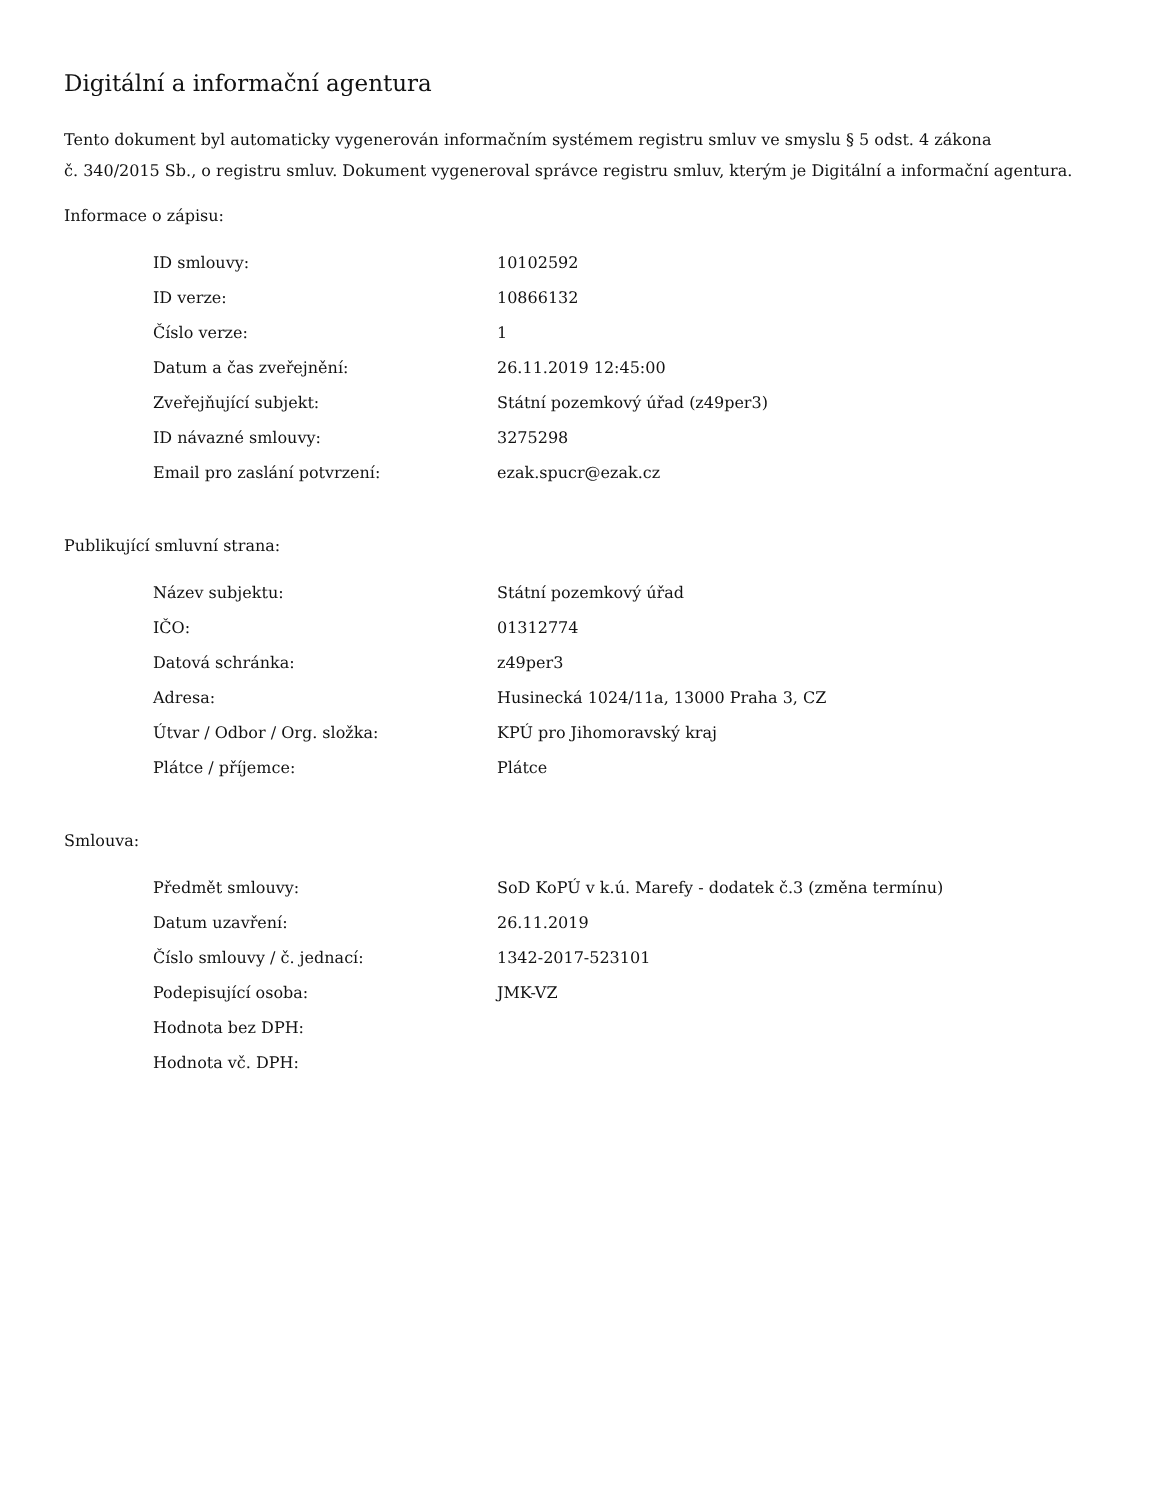Digitální a informační agentura
Tento dokument byl automaticky vygenerován informačním systémem registru smluv ve smyslu § 5 odst. 4 zákona
č. 340/2015 Sb., o registru smluv. Dokument vygeneroval správce registru smluv, kterým je Digitální a informační agentura.
Informace o zápisu:
| ID smlouvy: | 10102592 |
| ID verze: | 10866132 |
| Číslo verze: | 1 |
| Datum a čas zveřejnění: | 26.11.2019 12:45:00 |
| Zveřejňující subjekt: | Státní pozemkový úřad (z49per3) |
| ID návazné smlouvy: | 3275298 |
| Email pro zaslání potvrzení: | ezak.spucr@ezak.cz |
Publikující smluvní strana:
| Název subjektu: | Státní pozemkový úřad |
| IČO: | 01312774 |
| Datová schránka: | z49per3 |
| Adresa: | Husinecká 1024/11a, 13000 Praha 3, CZ |
| Útvar / Odbor / Org. složka: | KPÚ pro Jihomoravský kraj |
| Plátce / příjemce: | Plátce |
Smlouva:
| Předmět smlouvy: | SoD KoPÚ v k.ú. Marefy - dodatek č.3 (změna termínu) |
| Datum uzavření: | 26.11.2019 |
| Číslo smlouvy / č. jednací: | 1342-2017-523101 |
| Podepisující osoba: | JMK-VZ |
| Hodnota bez DPH: | |
| Hodnota vč. DPH: | |